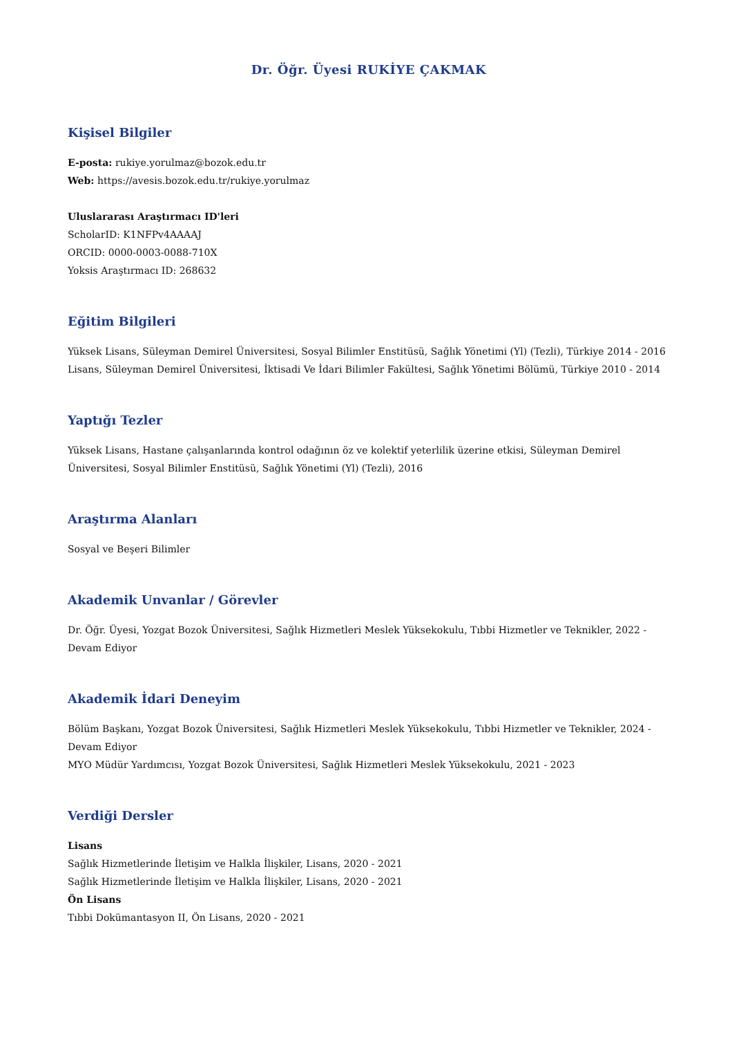Dr. Öğr. Üyesi RUKİYE ÇAKMAK
Kişisel Bilgiler
E-posta: rukiye.yorulmaz@bozok.edu.tr
Web: https://avesis.bozok.edu.tr/rukiye.yorulmaz
Uluslararası Araştırmacı ID'leri
ScholarID: K1NFPv4AAAAJ
ORCID: 0000-0003-0088-710X
Yoksis Araştırmacı ID: 268632
Eğitim Bilgileri
Yüksek Lisans, Süleyman Demirel Üniversitesi, Sosyal Bilimler Enstitüsü, Sağlık Yönetimi (Yl) (Tezli), Türkiye 2014 - 2016
Lisans, Süleyman Demirel Üniversitesi, İktisadi Ve İdari Bilimler Fakültesi, Sağlık Yönetimi Bölümü, Türkiye 2010 - 2014
Yaptığı Tezler
Yüksek Lisans, Hastane çalışanlarında kontrol odağının öz ve kolektif yeterlilik üzerine etkisi, Süleyman Demirel Üniversitesi, Sosyal Bilimler Enstitüsü, Sağlık Yönetimi (Yl) (Tezli), 2016
Araştırma Alanları
Sosyal ve Beşeri Bilimler
Akademik Unvanlar / Görevler
Dr. Öğr. Üyesi, Yozgat Bozok Üniversitesi, Sağlık Hizmetleri Meslek Yüksekokulu, Tıbbi Hizmetler ve Teknikler, 2022 - Devam Ediyor
Akademik İdari Deneyim
Bölüm Başkanı, Yozgat Bozok Üniversitesi, Sağlık Hizmetleri Meslek Yüksekokulu, Tıbbi Hizmetler ve Teknikler, 2024 - Devam Ediyor
MYO Müdür Yardımcısı, Yozgat Bozok Üniversitesi, Sağlık Hizmetleri Meslek Yüksekokulu, 2021 - 2023
Verdiği Dersler
Lisans
Sağlık Hizmetlerinde İletişim ve Halkla İlişkiler, Lisans, 2020 - 2021
Sağlık Hizmetlerinde İletişim ve Halkla İlişkiler, Lisans, 2020 - 2021
Ön Lisans
Tıbbi Dokümantasyon II, Ön Lisans, 2020 - 2021